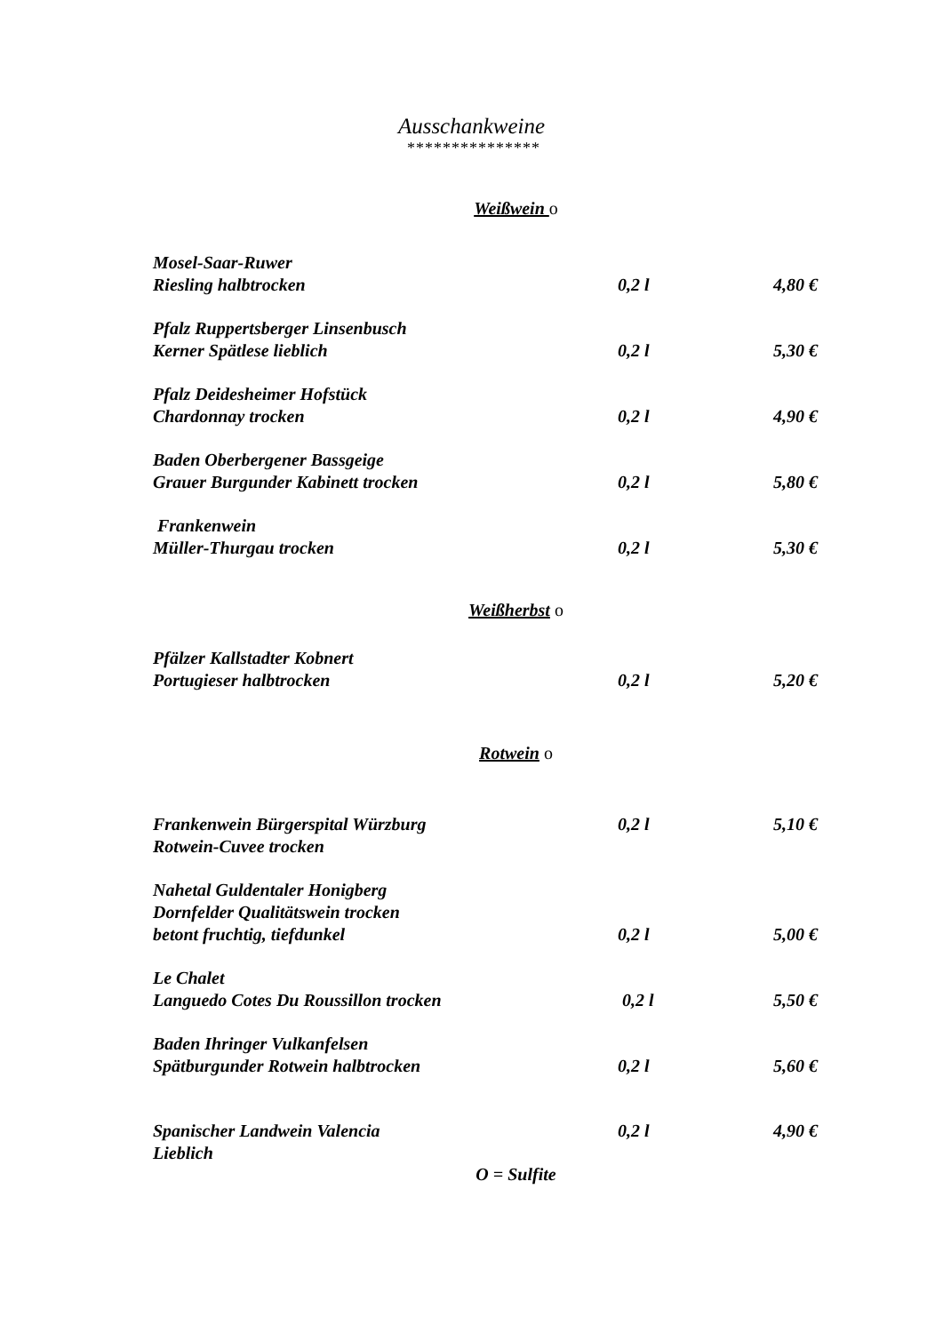Ausschankweine
***************
Weißwein o
| Mosel-Saar-Ruwer | | |
| Riesling halbtrocken | 0,2 l | 4,80 € |
| Pfalz Ruppertsberger Linsenbusch | | |
| Kerner Spätlese lieblich | 0,2 l | 5,30 € |
| Pfalz Deidesheimer Hofstück | | |
| Chardonnay trocken | 0,2 l | 4,90 € |
| Baden Oberbergener Bassgeige | | |
| Grauer Burgunder Kabinett trocken | 0,2 l | 5,80 € |
| Frankenwein | | |
| Müller-Thurgau trocken | 0,2 l | 5,30 € |
Weißherbst o
| Pfälzer Kallstadter Kobnert | | |
| Portugieser halbtrocken | 0,2 l | 5,20 € |
Rotwein o
| Frankenwein Bürgerspital Würzburg | 0,2 l | 5,10 € |
| Rotwein-Cuvee trocken | | |
| Nahetal Guldentaler Honigberg | | |
| Dornfelder Qualitätswein trocken | | |
| betont fruchtig, tiefdunkel | 0,2 l | 5,00 € |
| Le Chalet | | |
| Languedo Cotes Du Roussillon trocken | 0,2 l | 5,50 € |
| Baden Ihringer Vulkanfelsen | | |
| Spätburgunder Rotwein halbtrocken | 0,2 l | 5,60 € |
| Spanischer Landwein Valencia | 0,2 l | 4,90 € |
| Lieblich | | |
O = Sulfite